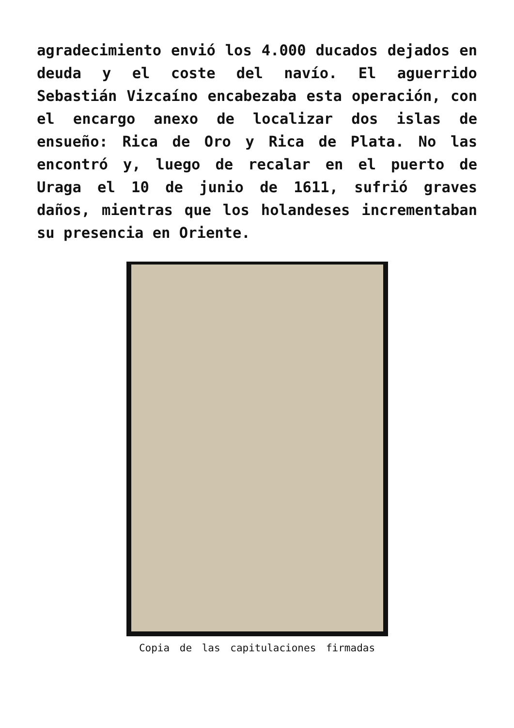agradecimiento envió los 4.000 ducados dejados en deuda y el coste del navío. El aguerrido Sebastián Vizcaíno encabezaba esta operación, con el encargo anexo de localizar dos islas de ensueño: Rica de Oro y Rica de Plata. No las encontró y, luego de recalar en el puerto de Uraga el 10 de junio de 1611, sufrió graves daños, mientras que los holandeses incrementaban su presencia en Oriente.
Copia de las capitulaciones firmadas